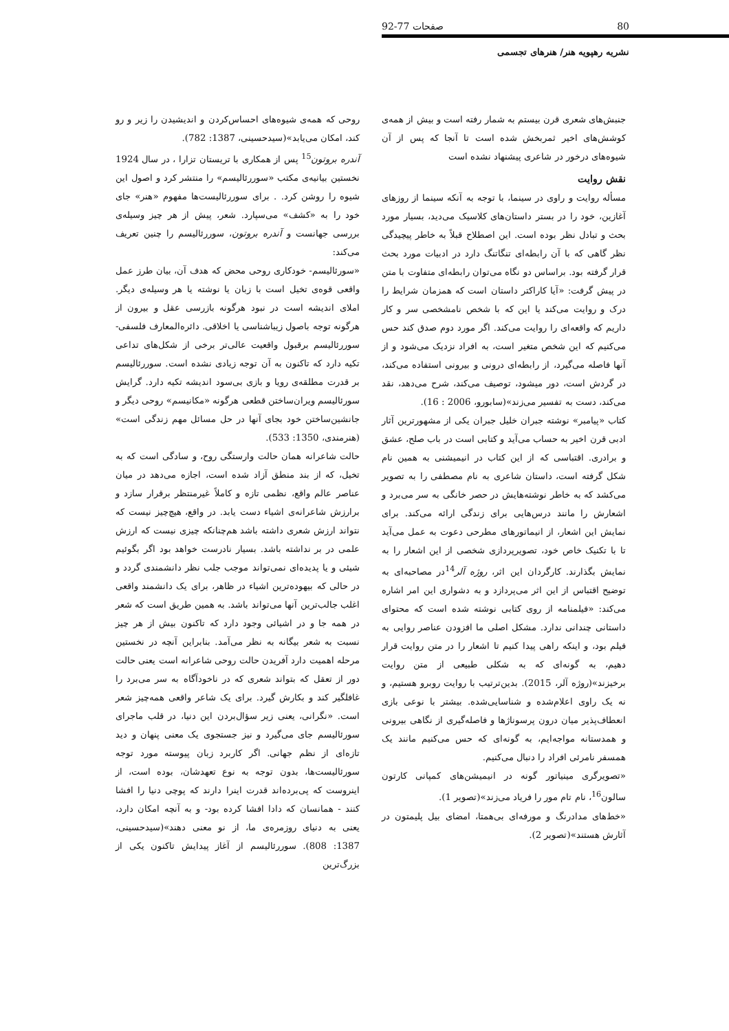80 صفحات 77-92
نشریه رهپویه هنر/ هنرهای تجسمی
روحی که همه‌ی شیوه‌های احساس‌کردن و اندیشیدن را زیر و رو کند، امکان می‌یابد»(سیدحسینی، 1387: 782).
آندره بروتون<sup>15</sup> پس از همکاری با تریستان تزارا ، در سال 1924 نخستین بیانیه‌ی مکتب «سوررئالیسم» را منتشر کرد و اصول این شیوه را روشن کرد. . برای سوررئالیست‌ها مفهوم «هنر» جای خود را به «کشف» می‌سپارد. شعر، پیش از هر چیز وسیله‌ی بررسی جهانست و آندره بروتون، سوررئالیسم را چنین تعریف می‌کند:
«سورئالیسم- خودکاری روحی محض که هدف آن، بیان طرز عمل واقعی قوه‌ی تخیل است با زبان یا نوشته یا هر وسیله‌ی دیگر. املای اندیشه است در نبود هرگونه بازرسی عقل و بیرون از هرگونه توجه باصول زیباشناسی یا اخلاقی. دائره‌المعارف فلسفی- سوررئالیسم برقبول واقعیت عالی‌تر برخی از شکل‌های تداعی تکیه دارد که تاکنون به آن توجه زیادی نشده است. سوررئالیسم بر قدرت مطلقه‌ی رویا و بازی بی‌سود اندیشه تکیه دارد. گرایش سورئالیسم ویران‌ساختن قطعی هرگونه «مکانیسم» روحی دیگر و جانشین‌ساختن خود بجای آنها در حل مسائل مهم زندگی است» (هنرمندی، 1350: 533).
حالت شاعرانه همان حالت وارستگی روح، و سادگی است که به تخیل، که از بند منطق آزاد شده است، اجازه می‌دهد در میان عناصر عالم واقع، نظمی تازه و کاملاً غیرمنتظر برقرار سازد و برارزش شاعرانه‌ی اشیاء دست یابد. در واقع، هیچ‌چیز نیست که نتواند ارزش شعری داشته باشد هم‌چنانکه چیزی نیست که ارزش علمی در بر نداشته باشد. بسیار نادرست خواهد بود اگر بگوئیم شیئی و یا پدیده‌ای نمی‌تواند موجب جلب نظر دانشمندی گردد و در حالی که بیهوده‌ترین اشیاء در ظاهر، برای یک دانشمند واقعی اغلب جالب‌ترین آنها می‌تواند باشد. به همین طریق است که شعر در همه جا و در اشیائی وجود دارد که تاکنون بیش از هر چیز نسبت به شعر بیگانه به نظر می‌آمد. بنابراین آنچه در نخستین مرحله اهمیت دارد آفریدن حالت روحی شاعرانه است یعنی حالت دور از تعقل که بتواند شعری که در ناخودآگاه به سر می‌برد را غافلگیر کند و بکارش گیرد. برای یک شاعر واقعی همه‌چیز شعر است. «نگرانی، یعنی زیر سؤال‌بردن این دنیا، در قلب ماجرای سورئالیسم جای می‌گیرد و نیز جستجوی یک معنی پنهان و دید تازه‌ای از نظم جهانی. اگر کاربرد زبان پیوسته مورد توجه سورئالیست‌ها، بدون توجه به نوع تعهدشان، بوده است، از اینروست که پی‌برده‌اند قدرت اینرا دارند که پوچی دنیا را افشا کنند - همانسان که دادا افشا کرده بود- و به آنچه امکان دارد، یعنی به دنیای روزمره‌ی ما، از نو معنی دهند»(سیدحسینی، 1387: 808). سوررئالیسم از آغاز پیدایش تاکنون یکی از بزرگ‌ترین
جنبش‌های شعری قرن بیستم به شمار رفته است و بیش از همه‌ی کوشش‌های اخیر ثمربخش شده است تا آنجا که پس از آن شیوه‌های درخور در شاعری پیشنهاد نشده است
نقش روایت
مسأله روایت و راوی در سینما، با توجه به آنکه سینما از روزهای آغازین، خود را در بستر داستان‌های کلاسیک می‌دید، بسیار مورد بحث و تبادل نظر بوده است. این اصطلاح قبلاً به خاطر پیچیدگی نظر گاهی که با آن رابطه‌ای تنگاتنگ دارد در ادبیات مورد بحث قرار گرفته بود. براساس دو نگاه می‌توان رابطه‌ای متفاوت با متن در پیش گرفت: «آیا کاراکتر داستان است که همزمان شرایط را درک و روایت می‌کند یا این که با شخص نامشخصی سر و کار داریم که واقعه‌ای را روایت می‌کند. اگر مورد دوم صدق کند حس می‌کنیم که این شخص متغیر است، به افراد نزدیک می‌شود و از آنها فاصله می‌گیرد، از رابطه‌ای درونی و بیرونی استفاده می‌کند، در گردش است، دور میشود، توصیف می‌کند، شرح می‌دهد، نقد می‌کند، دست به تفسیر می‌زند»(سابورو، 2006 : 16).
کتاب «پیامبر» نوشته جبران خلیل جبران یکی از مشهورترین آثار ادبی قرن اخیر به حساب می‌آید و کتابی است در باب صلح، عشق و برادری. اقتباسی که از این کتاب در انیمیشنی به همین نام شکل گرفته است، داستان شاعری به نام مصطفی را به تصویر می‌کشد که به خاطر نوشته‌هایش در حصر خانگی به سر می‌برد و اشعارش را مانند درس‌هایی برای زندگی ارائه می‌کند. برای نمایش این اشعار، از انیماتورهای مطرحی دعوت به عمل می‌آید تا با تکنیک خاص خود، تصویرپردازی شخصی از این اشعار را به نمایش بگذارند. کارگردان این اثر، روژه آلر<sup>14</sup>در مصاحبه‌ای به توضیح اقتباس از این اثر می‌پردازد و به دشواری این امر اشاره می‌کند: «فیلمنامه از روی کتابی نوشته شده است که محتوای داستانی چندانی ندارد. مشکل اصلی ما افزودن عناصر روایی به فیلم بود، و اینکه راهی پیدا کنیم تا اشعار را در متن روایت قرار دهیم، به گونه‌ای که به شکلی طبیعی از متن روایت برخیزند»(روژه آلر، 2015). بدین‌ترتیب با روایت روبرو هستیم، و نه یک راوی اعلام‌شده و شناسایی‌شده. بیشتر با نوعی بازی انعطاف‌پذیر میان درون پرسوناژها و فاصله‌گیری از نگاهی بیرونی و همدستانه مواجه‌ایم، به گونه‌ای که حس می‌کنیم مانند یک همسفر نامرئی افراد را دنبال می‌کنیم.
«تصویرگری مینیاتور گونه در انیمیشن‌های کمپانی کارتون سالون<sup>16</sup>، نام تام مور را فریاد می‌زند»(تصویر 1).
«خط‌های مدادرنگ و مورفه‌ای بی‌همتا، امضای بیل پلیمتون در آثارش هستند»(تصویر 2).